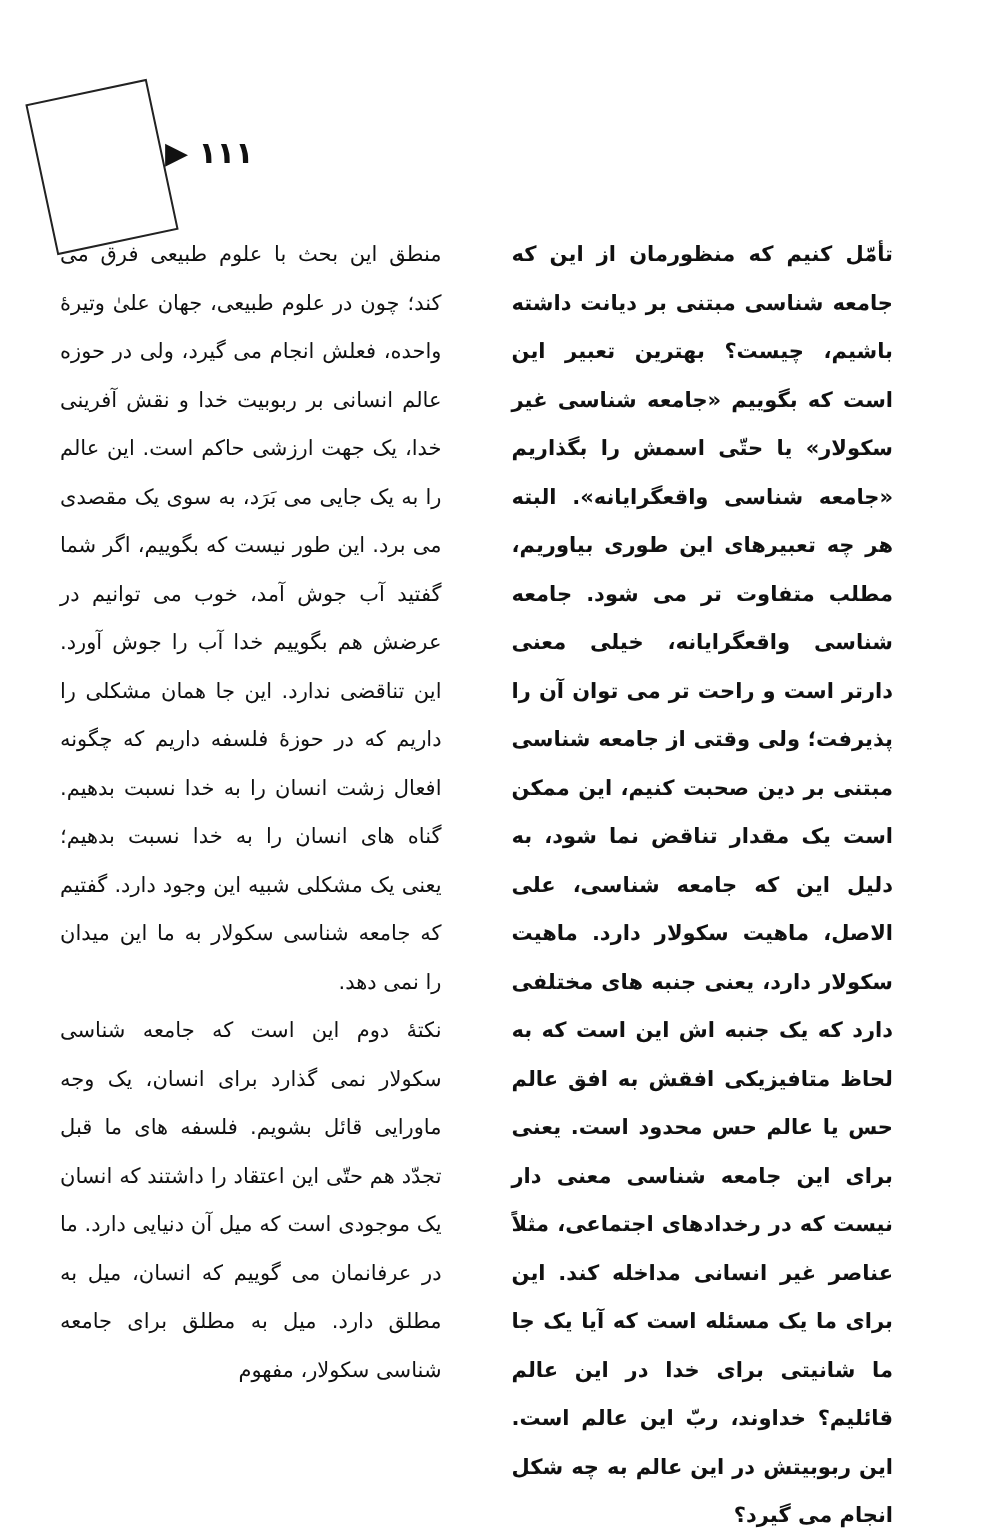▶ ۱۱۱
تأمّل کنیم که منظورمان از این که جامعه شناسی مبتنی بر دیانت داشته باشیم، چیست؟ بهترین تعبیر این است که بگوییم «جامعه شناسی غیر سکولار» یا حتّی اسمش را بگذاریم «جامعه شناسی واقعگرایانه». البته هر چه تعبیرهای این طوری بیاوریم، مطلب متفاوت تر می شود. جامعه شناسی واقعگرایانه، خیلی معنی دارتر است و راحت تر می توان آن را پذیرفت؛ ولی وقتی از جامعه شناسی مبتنی بر دین صحبت کنیم، این ممکن است یک مقدار تناقض نما شود، به دلیل این که جامعه شناسی، علی الاصل، ماهیت سکولار دارد. ماهیت سکولار دارد، یعنی جنبه های مختلفی دارد که یک جنبه اش این است که به لحاظ متافیزیکی افقش به افق عالم حس یا عالم حس محدود است. یعنی برای این جامعه شناسی معنی دار نیست که در رخدادهای اجتماعی، مثلاً عناصر غیر انسانی مداخله کند. این برای ما یک مسئله است که آیا یک جا ما شانیتی برای خدا در این عالم قائلیم؟ خداوند، ربّ این عالم است. این ربوبیتش در این عالم به چه شکل انجام می گیرد؟
منطق این بحث با علوم طبیعی فرق می کند؛ چون در علوم طبیعی، جهان علیٰ وتیرهٔ واحده، فعلش انجام می گیرد، ولی در حوزه عالم انسانی بر ربوبیت خدا و نقش آفرینی خدا، یک جهت ارزشی حاکم است. این عالم را به یک جایی می بَرَد، به سوی یک مقصدی می برد. این طور نیست که بگوییم، اگر شما گفتید آب جوش آمد، خوب می توانیم در عرضش هم بگوییم خدا آب را جوش آورد. این تناقضی ندارد. این جا همان مشکلی را داریم که در حوزهٔ فلسفه داریم که چگونه افعال زشت انسان را به خدا نسبت بدهیم. گناه های انسان را به خدا نسبت بدهیم؛ یعنی یک مشکلی شبیه این وجود دارد. گفتیم که جامعه شناسی سکولار به ما این میدان را نمی دهد.
نکتهٔ دوم این است که جامعه شناسی سکولار نمی گذارد برای انسان، یک وجه ماورایی قائل بشویم. فلسفه های ما قبل تجدّد هم حتّی این اعتقاد را داشتند که انسان یک موجودی است که میل آن دنیایی دارد. ما در عرفانمان می گوییم که انسان، میل به مطلق دارد. میل به مطلق برای جامعه شناسی سکولار، مفهوم